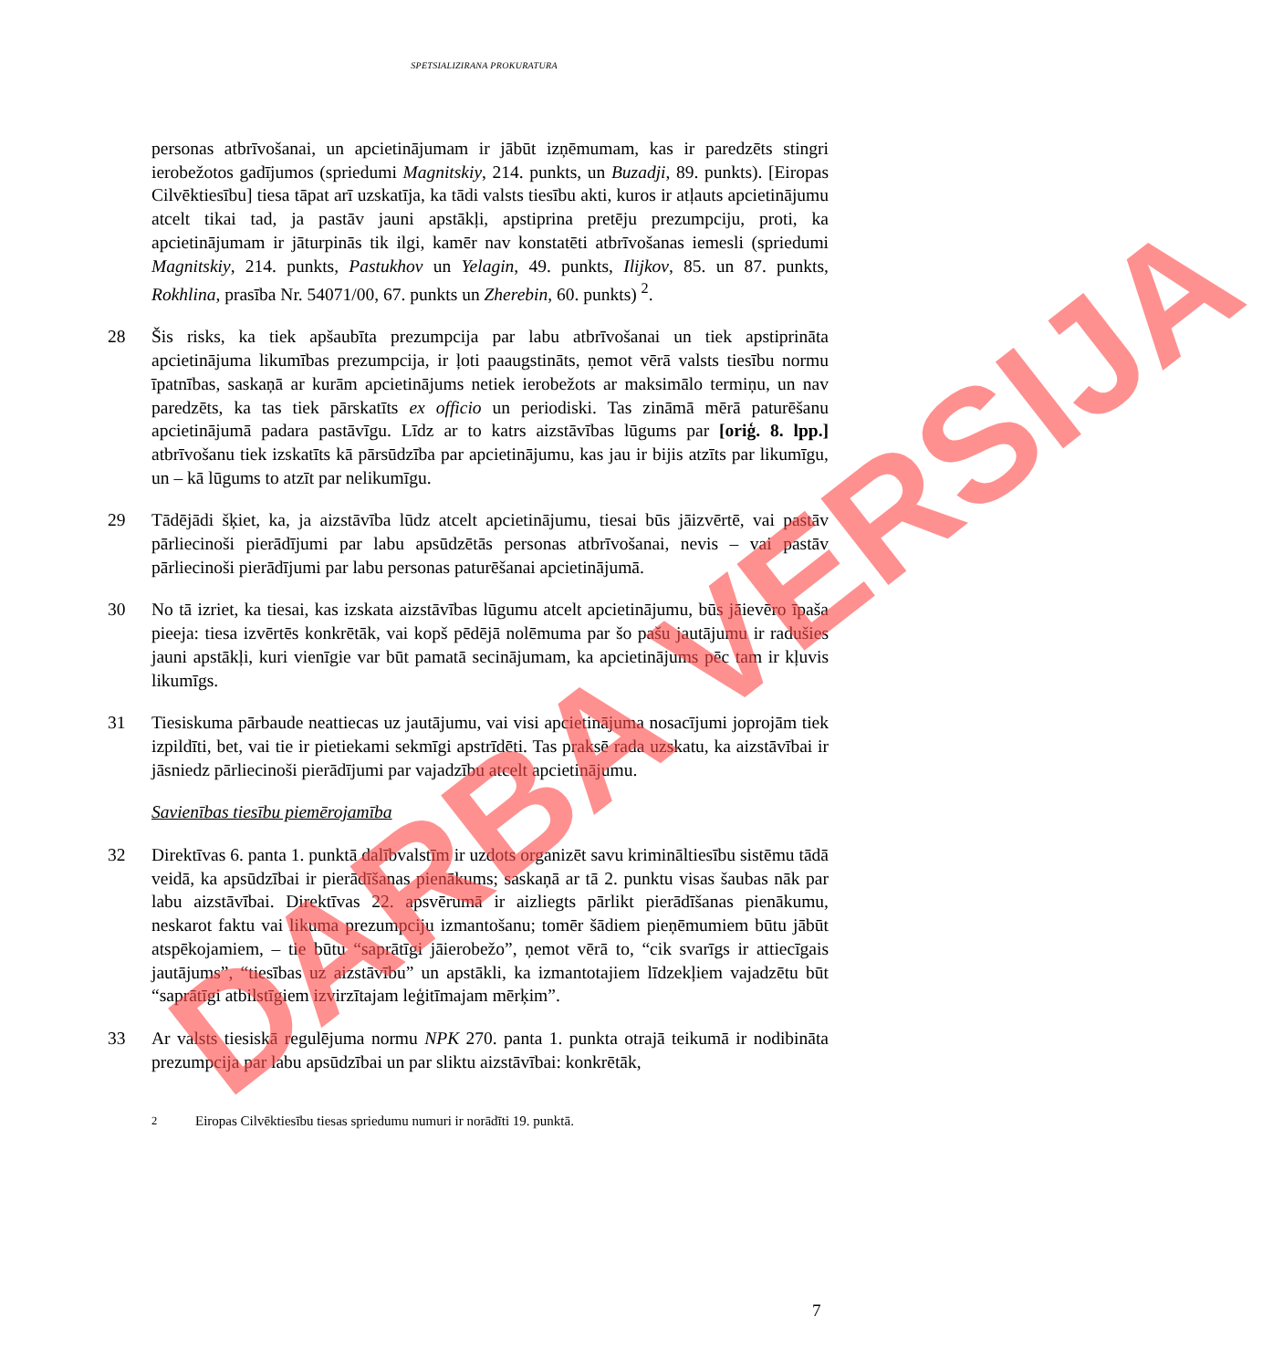SPETSIALIZIRANA PROKURATURA
personas atbrīvošanai, un apcietinājumam ir jābūt izņēmumam, kas ir paredzēts stingri ierobežotos gadījumos (spriedumi Magnitskiy, 214. punkts, un Buzadji, 89. punkts). [Eiropas Cilvēktiesību] tiesa tāpat arī uzskatīja, ka tādi valsts tiesību akti, kuros ir atļauts apcietinājumu atcelt tikai tad, ja pastāv jauni apstākļi, apstiprina pretēju prezumpciju, proti, ka apcietinājumam ir jāturpinās tik ilgi, kamēr nav konstatēti atbrīvošanas iemesli (spriedumi Magnitskiy, 214. punkts, Pastukhov un Yelagin, 49. punkts, Ilijkov, 85. un 87. punkts, Rokhlina, prasība Nr. 54071/00, 67. punkts un Zherebin, 60. punkts) <sup>2</sup>.
28 Šis risks, ka tiek apšaubīta prezumpcija par labu atbrīvošanai un tiek apstiprināta apcietinājuma likumības prezumpcija, ir ļoti paaugstināts, ņemot vērā valsts tiesību normu īpatnības, saskaņā ar kurām apcietinājums netiek ierobežots ar maksimālo termiņu, un nav paredzēts, ka tas tiek pārskatīts ex officio un periodiski. Tas zināmā mērā paturēšanu apcietinājumā padara pastāvīgu. Līdz ar to katrs aizstāvības lūgums par [oriģ. 8. lpp.] atbrīvošanu tiek izskatīts kā pārsūdzība par apcietinājumu, kas jau ir bijis atzīts par likumīgu, un – kā lūgums to atzīt par nelikumīgu.
29 Tādējādi šķiet, ka, ja aizstāvība lūdz atcelt apcietinājumu, tiesai būs jāizvērtē, vai pastāv pārliecinoši pierādījumi par labu apsūdzētās personas atbrīvošanai, nevis – vai pastāv pārliecinoši pierādījumi par labu personas paturēšanai apcietinājumā.
30 No tā izriet, ka tiesai, kas izskata aizstāvības lūgumu atcelt apcietinājumu, būs jāievēro īpaša pieeja: tiesa izvērtēs konkrētāk, vai kopš pēdējā nolēmuma par šo pašu jautājumu ir radušies jauni apstākļi, kuri vienīgie var būt pamatā secinājumam, ka apcietinājums pēc tam ir kļuvis likumīgs.
31 Tiesiskuma pārbaude neattiecas uz jautājumu, vai visi apcietinājuma nosacījumi joprojām tiek izpildīti, bet, vai tie ir pietiekami sekmīgi apstrīdēti. Tas praksē rada uzskatu, ka aizstāvībai ir jāsniedz pārliecinoši pierādījumi par vajadzību atcelt apcietinājumu.
Savienības tiesību piemērojamība
32 Direktīvas 6. panta 1. punktā dalībvalstīm ir uzdots organizēt savu krimināltiesību sistēmu tādā veidā, ka apsūdzībai ir pierādīšanas pienākums; saskaņā ar tā 2. punktu visas šaubas nāk par labu aizstāvībai. Direktīvas 22. apsvērumā ir aizliegts pārlikt pierādīšanas pienākumu, neskarot faktu vai likuma prezumpciju izmantošanu; tomēr šādiem pieņēmumiem būtu jābūt atspēkojamiem, – tie būtu “saprātīgi jāierobežo”, ņemot vērā to, “cik svarīgs ir attiecīgais jautājums”, “tiesības uz aizstāvību” un apstākli, ka izmantotajiem līdzekļiem vajadzētu būt “saprātīgi atbilstīgiem izvirzītajam leģitīmajam mērķim”.
33 Ar valsts tiesiskā regulējuma normu NPK 270. panta 1. punkta otrajā teikumā ir nodibināta prezumpcija par labu apsūdzībai un par sliktu aizstāvībai: konkrētāk,
<sup>2</sup> Eiropas Cilvēktiesību tiesas spriedumu numuri ir norādīti 19. punktā.
7
DARBA VERSIJA